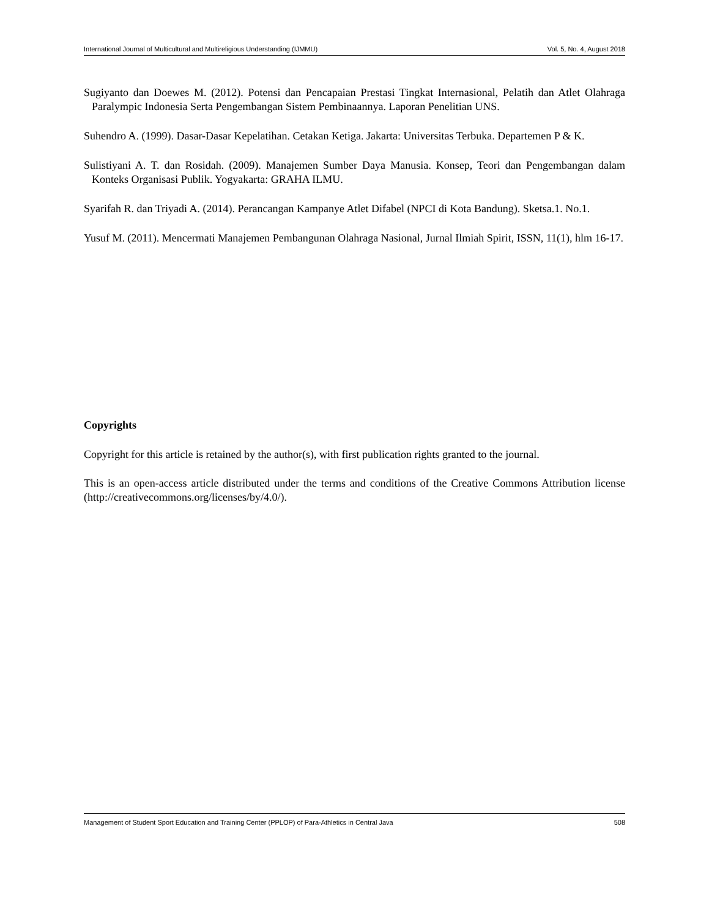International Journal of Multicultural and Multireligious Understanding (IJMMU) Vol. 5, No. 4, August 2018
Sugiyanto dan Doewes M. (2012). Potensi dan Pencapaian Prestasi Tingkat Internasional, Pelatih dan Atlet Olahraga Paralympic Indonesia Serta Pengembangan Sistem Pembinaannya. Laporan Penelitian UNS.
Suhendro A. (1999). Dasar-Dasar Kepelatihan. Cetakan Ketiga. Jakarta: Universitas Terbuka. Departemen P & K.
Sulistiyani A. T. dan Rosidah. (2009). Manajemen Sumber Daya Manusia. Konsep, Teori dan Pengembangan dalam Konteks Organisasi Publik. Yogyakarta: GRAHA ILMU.
Syarifah R. dan Triyadi A. (2014). Perancangan Kampanye Atlet Difabel (NPCI di Kota Bandung). Sketsa.1. No.1.
Yusuf M. (2011). Mencermati Manajemen Pembangunan Olahraga Nasional, Jurnal Ilmiah Spirit, ISSN, 11(1), hlm 16-17.
Copyrights
Copyright for this article is retained by the author(s), with first publication rights granted to the journal.
This is an open-access article distributed under the terms and conditions of the Creative Commons Attribution license (http://creativecommons.org/licenses/by/4.0/).
Management of Student Sport Education and Training Center (PPLOP) of Para-Athletics in Central Java 508